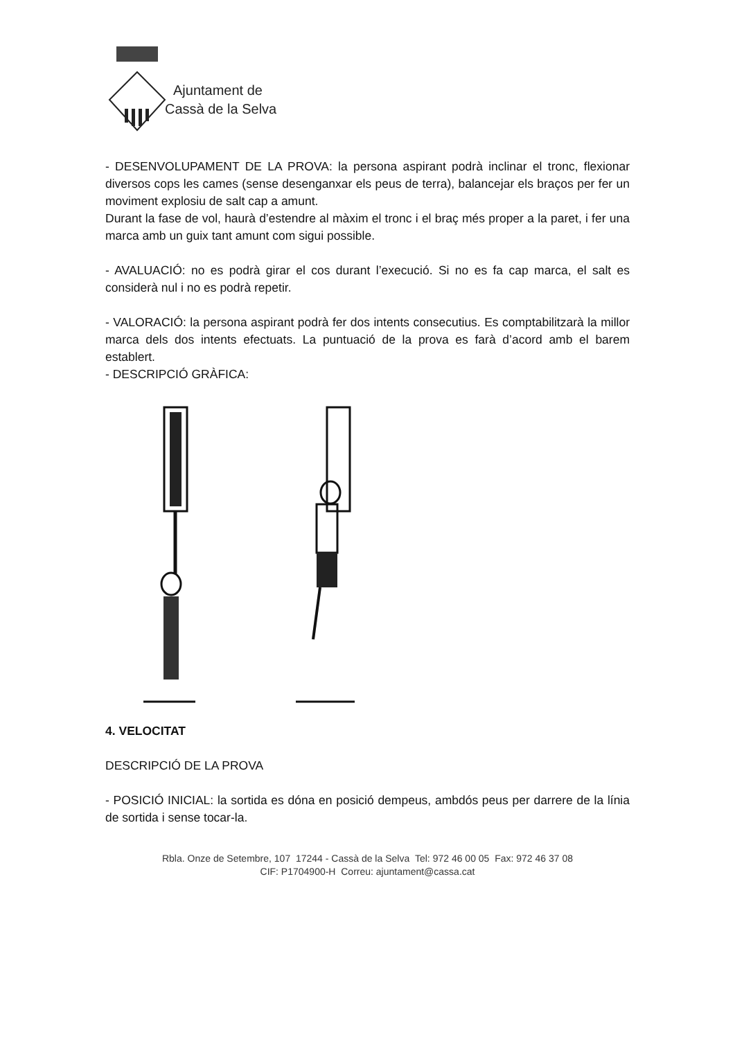Ajuntament de
Cassà de la Selva
- DESENVOLUPAMENT DE LA PROVA: la persona aspirant podrà inclinar el tronc, flexionar diversos cops les cames (sense desenganxar els peus de terra), balancejar els braços per fer un moviment explosiu de salt cap a amunt.
Durant la fase de vol, haurà d’estendre al màxim el tronc i el braç més proper a la paret, i fer una marca amb un guix tant amunt com sigui possible.
- AVALUACIÓ: no es podrà girar el cos durant l’execució. Si no es fa cap marca, el salt es considerà nul i no es podrà repetir.
- VALORACIÓ: la persona aspirant podrà fer dos intents consecutius. Es comptabilitzarà la millor marca dels dos intents efectuats. La puntuació de la prova es farà d’acord amb el barem establert.
- DESCRIPCIÓ GRÀFICA:
4. VELOCITAT
DESCRIPCIÓ DE LA PROVA
- POSICIÓ INICIAL: la sortida es dóna en posició dempeus, ambdós peus per darrere de la línia de sortida i sense tocar-la.
Rbla. Onze de Setembre, 107 17244 - Cassà de la Selva Tel: 972 46 00 05 Fax: 972 46 37 08
CIF: P1704900-H Correu: ajuntament@cassa.cat